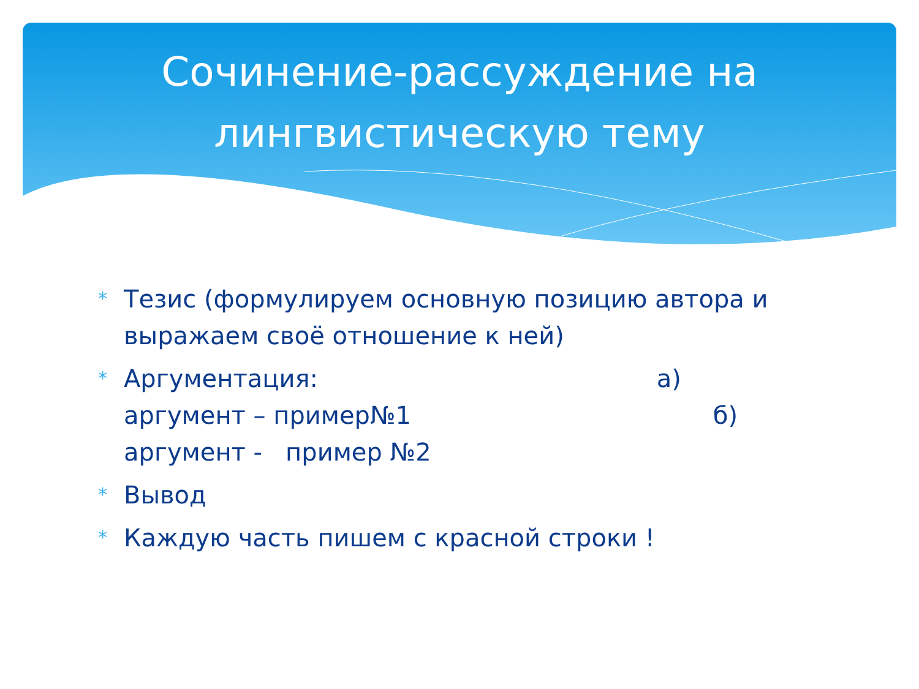Сочинение-рассуждение на
лингвистическую тему
* Тезис (формулируем основную позицию автора и выражаем своё отношение к ней)
* Аргументация: а)
аргумент – пример№1 б)
аргумент - пример №2
* Вывод
* Каждую часть пишем с красной строки !